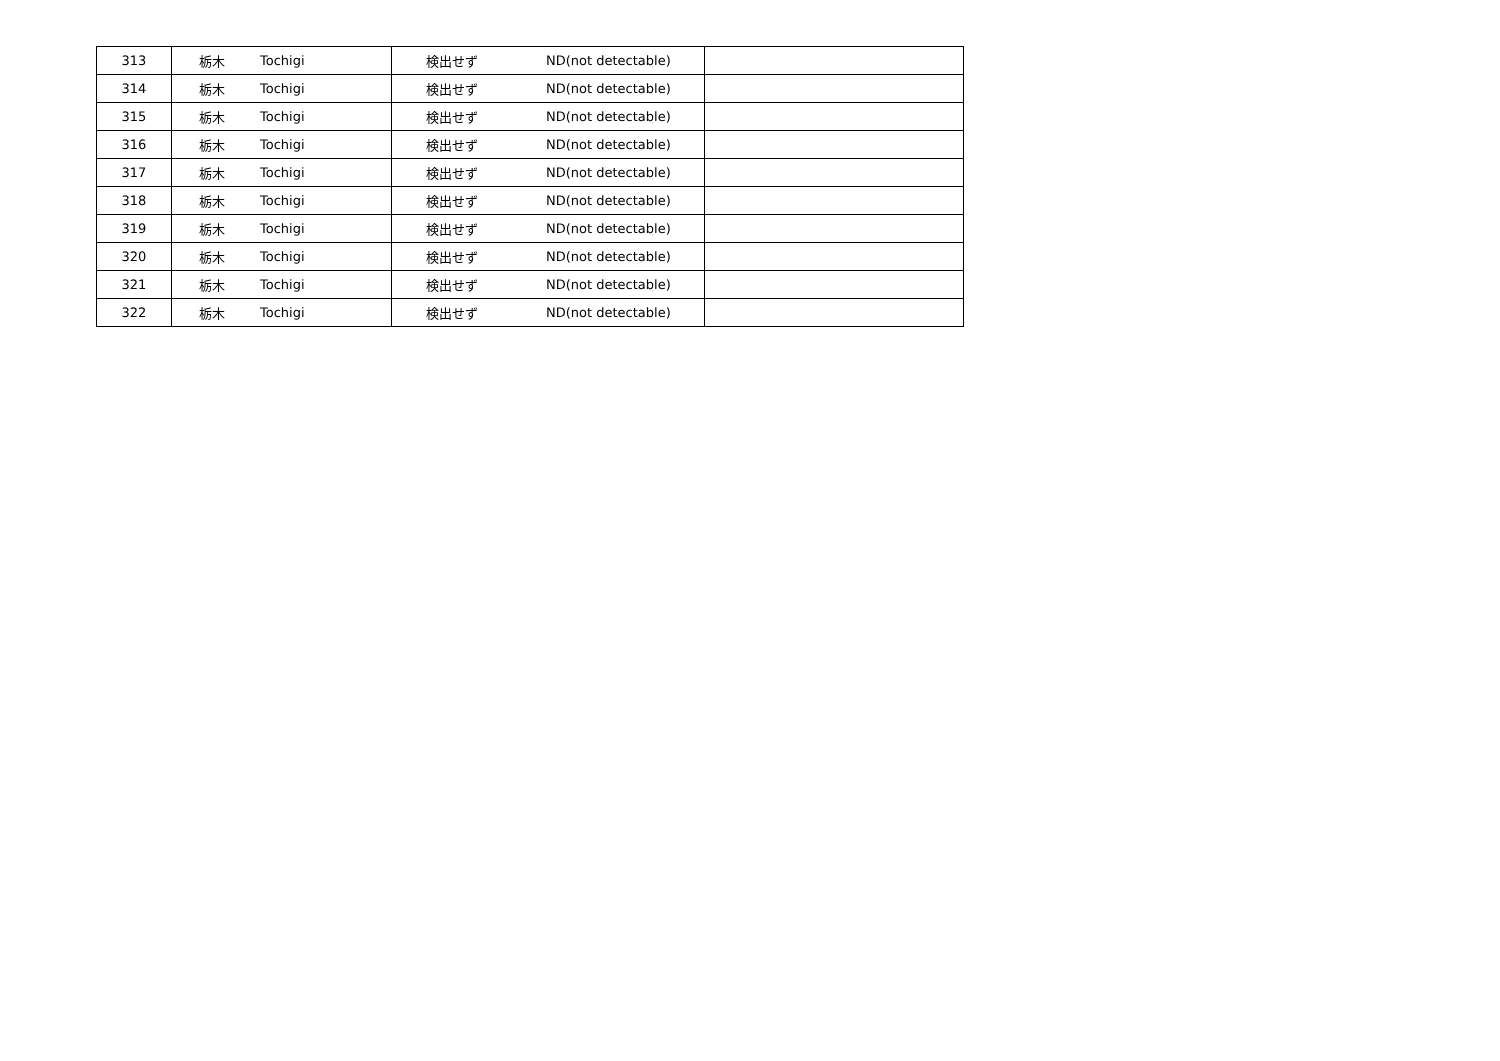| 313 | 栃木 | Tochigi | 検出せず | ND(not detectable) | |
| 314 | 栃木 | Tochigi | 検出せず | ND(not detectable) | |
| 315 | 栃木 | Tochigi | 検出せず | ND(not detectable) | |
| 316 | 栃木 | Tochigi | 検出せず | ND(not detectable) | |
| 317 | 栃木 | Tochigi | 検出せず | ND(not detectable) | |
| 318 | 栃木 | Tochigi | 検出せず | ND(not detectable) | |
| 319 | 栃木 | Tochigi | 検出せず | ND(not detectable) | |
| 320 | 栃木 | Tochigi | 検出せず | ND(not detectable) | |
| 321 | 栃木 | Tochigi | 検出せず | ND(not detectable) | |
| 322 | 栃木 | Tochigi | 検出せず | ND(not detectable) | |